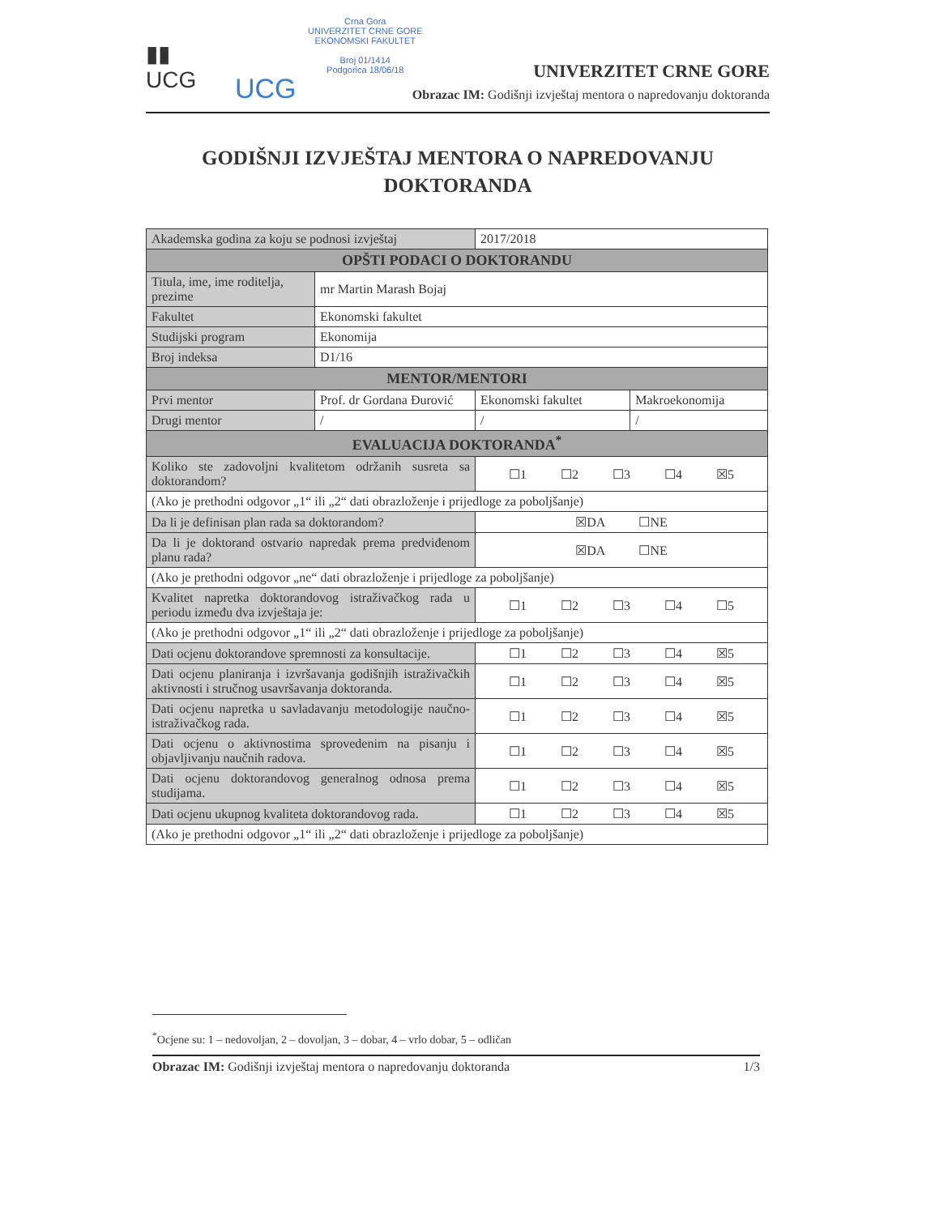▮▮
UCG
UCG
Crna Gora
UNIVERZITET CRNE GORE
EKONOMSKI FAKULTET
Broj 01/1414
Podgorica 18/06/18
UNIVERZITET CRNE GORE
Obrazac IM: Godišnji izvještaj mentora o napredovanju doktoranda
GODIŠNJI IZVJEŠTAJ MENTORA O NAPREDOVANJU DOKTORANDA
| Akademska godina za koju se podnosi izvještaj | | 2017/2018 | |
| OPŠTI PODACI O DOKTORANDU | | | |
| Titula, ime, ime roditelja, prezime | mr Martin Marash Bojaj | | |
| Fakultet | Ekonomski fakultet | | |
| Studijski program | Ekonomija | | |
| Broj indeksa | D1/16 | | |
| MENTOR/MENTORI | | | |
| Prvi mentor | Prof. dr Gordana Đurović | Ekonomski fakultet | Makroekonomija |
| Drugi mentor | / | / | / |
| EVALUACIJA DOKTORANDA<sup>*</sup> | | | |
| Koliko ste zadovoljni kvalitetom održanih susreta sa doktorandom? | | ☐1 ☐2 ☐3 ☐4 ☒5 | |
| (Ako je prethodni odgovor „1“ ili „2“ dati obrazloženje i prijedloge za poboljšanje) | | | |
| Da li je definisan plan rada sa doktorandom? | | ☒DA ☐NE | |
| Da li je doktorand ostvario napredak prema predviđenom planu rada? | | ☒DA ☐NE | |
| (Ako je prethodni odgovor „ne“ dati obrazloženje i prijedloge za poboljšanje) | | | |
| Kvalitet napretka doktorandovog istraživačkog rada u periodu između dva izvještaja je: | | ☐1 ☐2 ☐3 ☐4 ☐5 | |
| (Ako je prethodni odgovor „1“ ili „2“ dati obrazloženje i prijedloge za poboljšanje) | | | |
| Dati ocjenu doktorandove spremnosti za konsultacije. | | ☐1 ☐2 ☐3 ☐4 ☒5 | |
| Dati ocjenu planiranja i izvršavanja godišnjih istraživačkih aktivnosti i stručnog usavršavanja doktoranda. | | ☐1 ☐2 ☐3 ☐4 ☒5 | |
| Dati ocjenu napretka u savladavanju metodologije naučno-istraživačkog rada. | | ☐1 ☐2 ☐3 ☐4 ☒5 | |
| Dati ocjenu o aktivnostima sprovedenim na pisanju i objavljivanju naučnih radova. | | ☐1 ☐2 ☐3 ☐4 ☒5 | |
| Dati ocjenu doktorandovog generalnog odnosa prema studijama. | | ☐1 ☐2 ☐3 ☐4 ☒5 | |
| Dati ocjenu ukupnog kvaliteta doktorandovog rada. | | ☐1 ☐2 ☐3 ☐4 ☒5 | |
| (Ako je prethodni odgovor „1“ ili „2“ dati obrazloženje i prijedloge za poboljšanje) | | | |
<sup>*</sup> Ocjene su: 1 – nedovoljan, 2 – dovoljan, 3 – dobar, 4 – vrlo dobar, 5 – odličan
Obrazac IM: Godišnji izvještaj mentora o napredovanju doktoranda 1/3